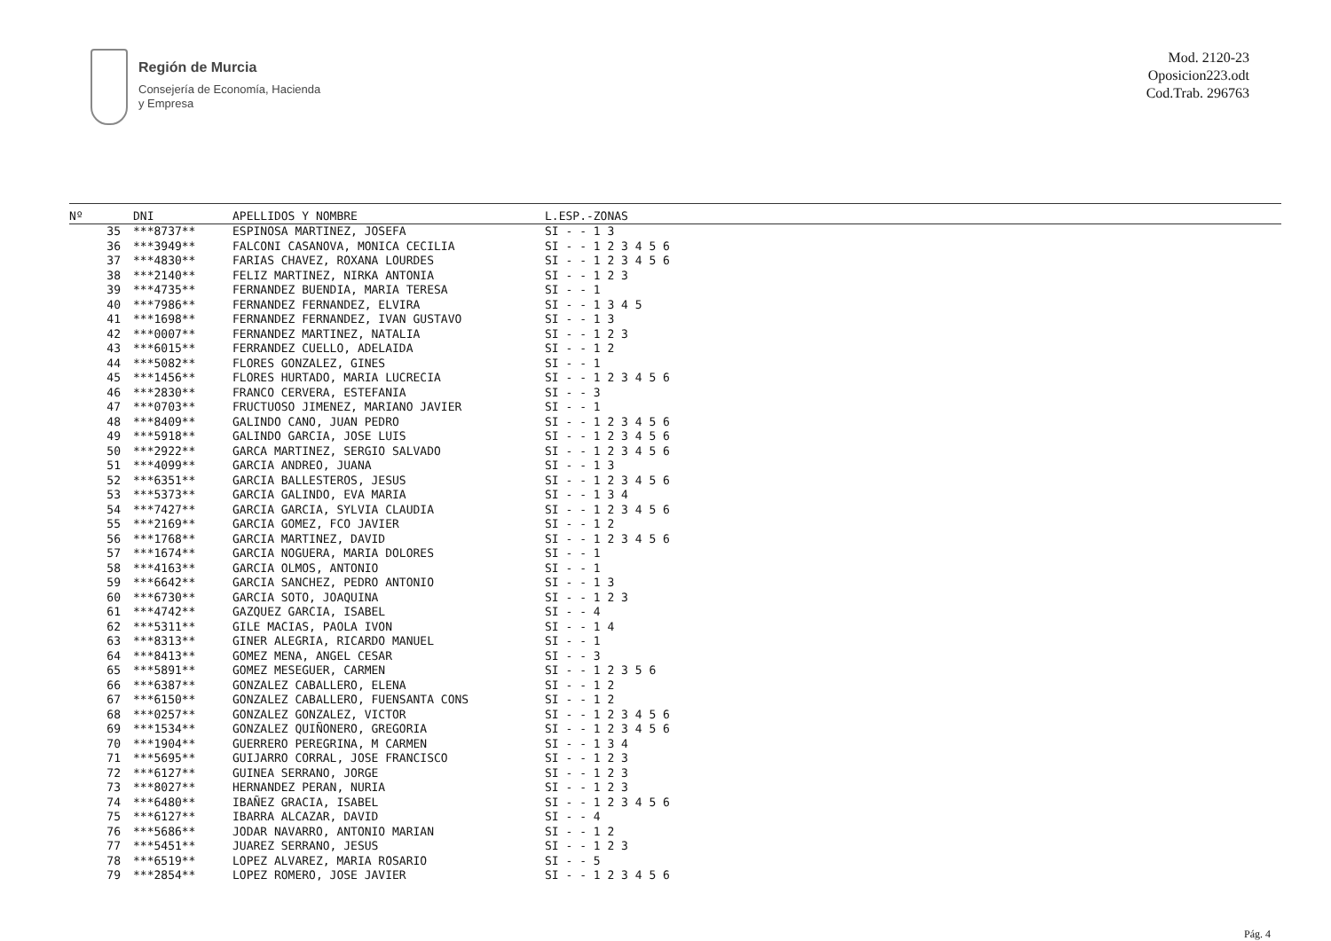Región de Murcia
Consejería de Economía, Hacienda
y Empresa
Mod. 2120-23
Oposicion223.odt
Cod.Trab. 296763
| Nº | DNI | APELLIDOS Y NOMBRE | L.ESP.-ZONAS |
| --- | --- | --- | --- |
| 35 | ***8737** | ESPINOSA MARTINEZ, JOSEFA | SI - - 1 3 |
| 36 | ***3949** | FALCONI CASANOVA, MONICA CECILIA | SI - - 1 2 3 4 5 6 |
| 37 | ***4830** | FARIAS CHAVEZ, ROXANA LOURDES | SI - - 1 2 3 4 5 6 |
| 38 | ***2140** | FELIZ MARTINEZ, NIRKA ANTONIA | SI - - 1 2 3 |
| 39 | ***4735** | FERNANDEZ BUENDIA, MARIA TERESA | SI - - 1 |
| 40 | ***7986** | FERNANDEZ FERNANDEZ, ELVIRA | SI - - 1 3 4 5 |
| 41 | ***1698** | FERNANDEZ FERNANDEZ, IVAN GUSTAVO | SI - - 1 3 |
| 42 | ***0007** | FERNANDEZ MARTINEZ, NATALIA | SI - - 1 2 3 |
| 43 | ***6015** | FERRANDEZ CUELLO, ADELAIDA | SI - - 1 2 |
| 44 | ***5082** | FLORES GONZALEZ, GINES | SI - - 1 |
| 45 | ***1456** | FLORES HURTADO, MARIA LUCRECIA | SI - - 1 2 3 4 5 6 |
| 46 | ***2830** | FRANCO CERVERA, ESTEFANIA | SI - - 3 |
| 47 | ***0703** | FRUCTUOSO JIMENEZ, MARIANO JAVIER | SI - - 1 |
| 48 | ***8409** | GALINDO CANO, JUAN PEDRO | SI - - 1 2 3 4 5 6 |
| 49 | ***5918** | GALINDO GARCIA, JOSE LUIS | SI - - 1 2 3 4 5 6 |
| 50 | ***2922** | GARCA MARTINEZ, SERGIO SALVADO | SI - - 1 2 3 4 5 6 |
| 51 | ***4099** | GARCIA ANDREO, JUANA | SI - - 1 3 |
| 52 | ***6351** | GARCIA BALLESTEROS, JESUS | SI - - 1 2 3 4 5 6 |
| 53 | ***5373** | GARCIA GALINDO, EVA MARIA | SI - - 1 3 4 |
| 54 | ***7427** | GARCIA GARCIA, SYLVIA CLAUDIA | SI - - 1 2 3 4 5 6 |
| 55 | ***2169** | GARCIA GOMEZ, FCO JAVIER | SI - - 1 2 |
| 56 | ***1768** | GARCIA MARTINEZ, DAVID | SI - - 1 2 3 4 5 6 |
| 57 | ***1674** | GARCIA NOGUERA, MARIA DOLORES | SI - - 1 |
| 58 | ***4163** | GARCIA OLMOS, ANTONIO | SI - - 1 |
| 59 | ***6642** | GARCIA SANCHEZ, PEDRO ANTONIO | SI - - 1 3 |
| 60 | ***6730** | GARCIA SOTO, JOAQUINA | SI - - 1 2 3 |
| 61 | ***4742** | GAZQUEZ GARCIA, ISABEL | SI - - 4 |
| 62 | ***5311** | GILE MACIAS, PAOLA IVON | SI - - 1 4 |
| 63 | ***8313** | GINER ALEGRIA, RICARDO MANUEL | SI - - 1 |
| 64 | ***8413** | GOMEZ MENA, ANGEL CESAR | SI - - 3 |
| 65 | ***5891** | GOMEZ MESEGUER, CARMEN | SI - - 1 2 3 5 6 |
| 66 | ***6387** | GONZALEZ CABALLERO, ELENA | SI - - 1 2 |
| 67 | ***6150** | GONZALEZ CABALLERO, FUENSANTA CONS | SI - - 1 2 |
| 68 | ***0257** | GONZALEZ GONZALEZ, VICTOR | SI - - 1 2 3 4 5 6 |
| 69 | ***1534** | GONZALEZ QUIÑONERO, GREGORIA | SI - - 1 2 3 4 5 6 |
| 70 | ***1904** | GUERRERO PEREGRINA, M CARMEN | SI - - 1 3 4 |
| 71 | ***5695** | GUIJARRO CORRAL, JOSE FRANCISCO | SI - - 1 2 3 |
| 72 | ***6127** | GUINEA SERRANO, JORGE | SI - - 1 2 3 |
| 73 | ***8027** | HERNANDEZ PERAN, NURIA | SI - - 1 2 3 |
| 74 | ***6480** | IBAÑEZ GRACIA, ISABEL | SI - - 1 2 3 4 5 6 |
| 75 | ***6127** | IBARRA ALCAZAR, DAVID | SI - - 4 |
| 76 | ***5686** | JODAR NAVARRO, ANTONIO MARIAN | SI - - 1 2 |
| 77 | ***5451** | JUAREZ SERRANO, JESUS | SI - - 1 2 3 |
| 78 | ***6519** | LOPEZ ALVAREZ, MARIA ROSARIO | SI - - 5 |
| 79 | ***2854** | LOPEZ ROMERO, JOSE JAVIER | SI - - 1 2 3 4 5 6 |
Pág. 4